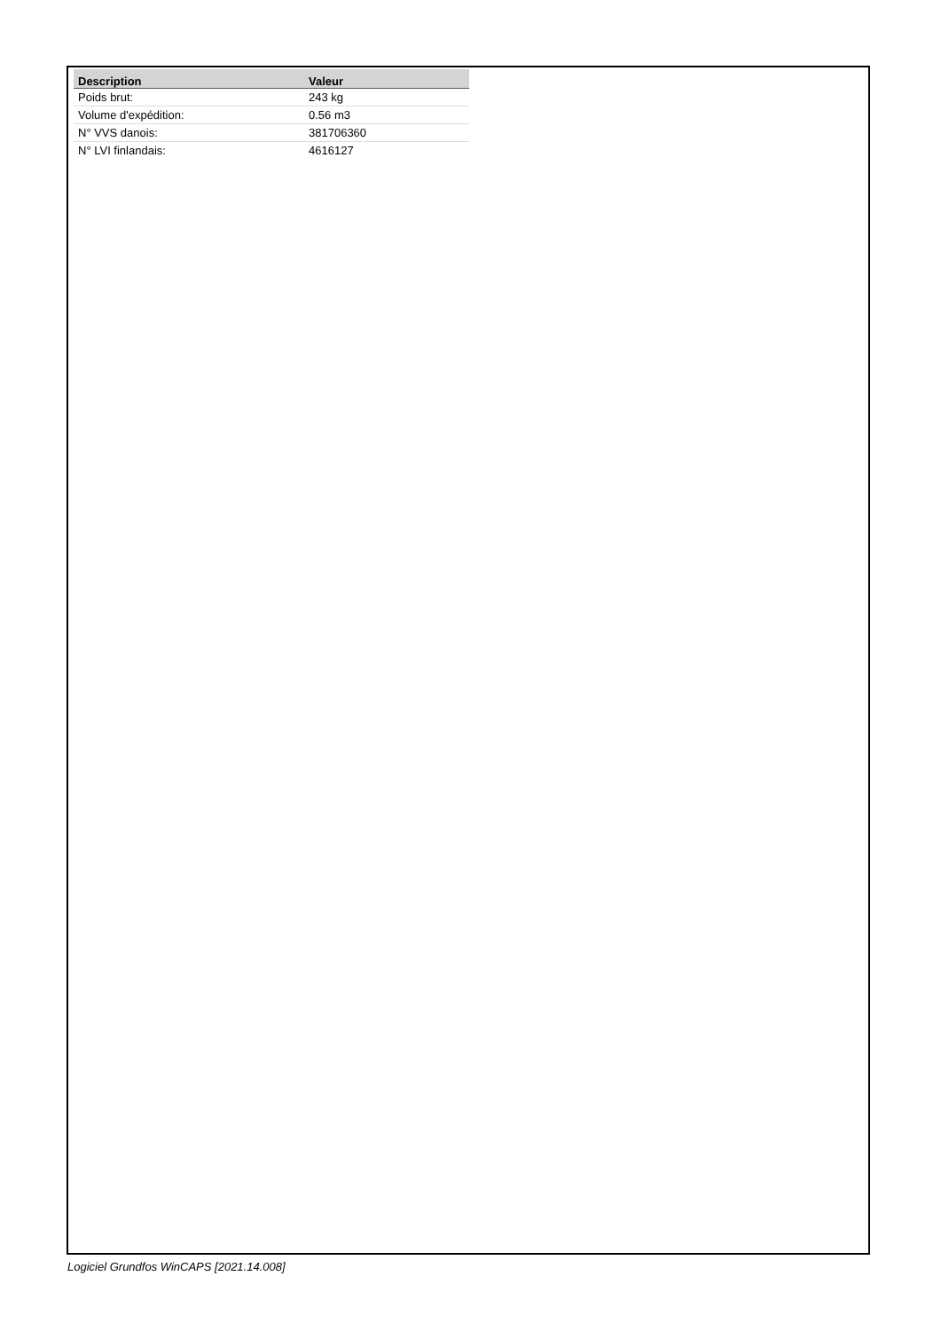| Description | Valeur |
| --- | --- |
| Poids brut: | 243 kg |
| Volume d'expédition: | 0.56 m3 |
| N° VVS danois: | 381706360 |
| N° LVI finlandais: | 4616127 |
Logiciel Grundfos WinCAPS [2021.14.008]